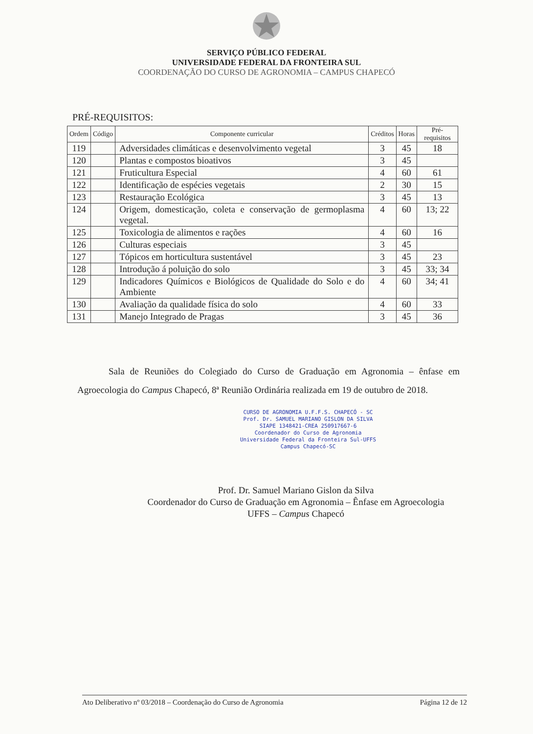SERVIÇO PÚBLICO FEDERAL
UNIVERSIDADE FEDERAL DA FRONTEIRA SUL
COORDENAÇÃO DO CURSO DE AGRONOMIA – CAMPUS CHAPECÓ
PRÉ-REQUISITOS:
| Ordem | Código | Componente curricular | Créditos | Horas | Pré-requisitos |
| --- | --- | --- | --- | --- | --- |
| 119 | | Adversidades climáticas e desenvolvimento vegetal | 3 | 45 | 18 |
| 120 | | Plantas e compostos bioativos | 3 | 45 | |
| 121 | | Fruticultura Especial | 4 | 60 | 61 |
| 122 | | Identificação de espécies vegetais | 2 | 30 | 15 |
| 123 | | Restauração Ecológica | 3 | 45 | 13 |
| 124 | | Origem, domesticação, coleta e conservação de germoplasma vegetal. | 4 | 60 | 13; 22 |
| 125 | | Toxicologia de alimentos e rações | 4 | 60 | 16 |
| 126 | | Culturas especiais | 3 | 45 | |
| 127 | | Tópicos em horticultura sustentável | 3 | 45 | 23 |
| 128 | | Introdução á poluição do solo | 3 | 45 | 33; 34 |
| 129 | | Indicadores Químicos e Biológicos de Qualidade do Solo e do Ambiente | 4 | 60 | 34; 41 |
| 130 | | Avaliação da qualidade física do solo | 4 | 60 | 33 |
| 131 | | Manejo Integrado de Pragas | 3 | 45 | 36 |
Sala de Reuniões do Colegiado do Curso de Graduação em Agronomia – ênfase em Agroecologia do Campus Chapecó, 8ª Reunião Ordinária realizada em 19 de outubro de 2018.
CURSO DE AGRONOMIA U.F.F.S. CHAPECÓ - SC
Prof. Dr. SAMUEL MARIANO GISLON DA SILVA
SIAPE 1348421-CREA 250917667-6
Coordenador do Curso de Agronomia
Universidade Federal da Fronteira Sul-UFFS
Campus Chapecó-SC
Prof. Dr. Samuel Mariano Gislon da Silva
Coordenador do Curso de Graduação em Agronomia – Ênfase em Agroecologia
UFFS – Campus Chapecó
Ato Deliberativo nº 03/2018 – Coordenação do Curso de Agronomia Página 12 de 12